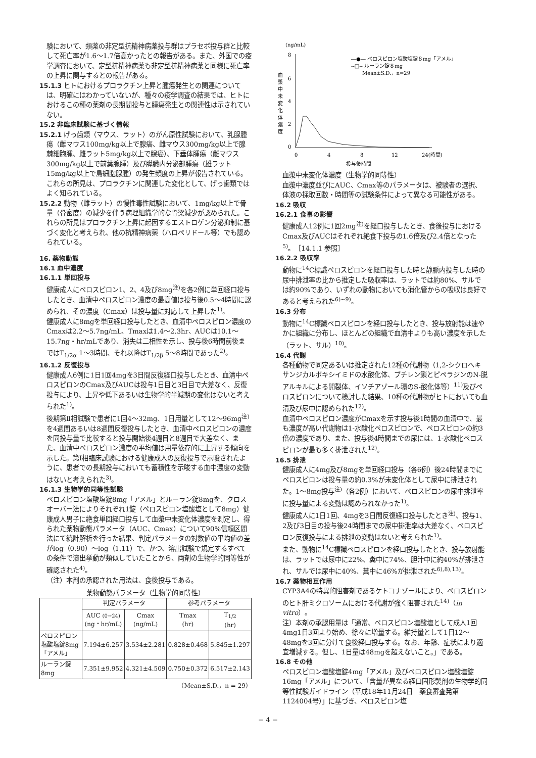験において、類薬の非定型抗精神病薬投与群はプラセボ投与群と比較して死亡率が1.6〜1.7倍高かったとの報告がある。また、外国での疫学調査において、定型抗精神病薬も非定型抗精神病薬と同様に死亡率の上昇に関与するとの報告がある。
15.1.3 ヒトにおけるプロラクチン上昇と腫瘍発生との関連については、明確にはわかっていないが、種々の疫学調査の結果では、ヒトにおけるこの種の薬剤の長期間投与と腫瘍発生との関連性は示されていない。
15.2 非臨床試験に基づく情報
15.2.1 げっ歯類（マウス、ラット）のがん原性試験において、乳腺腫瘍（雌マウス100mg/kg以上で腺癌、雌マウス300mg/kg以上で腺棘細胞腫、雌ラット5mg/kg以上で腺癌）、下垂体腫瘍（雌マウス300mg/kg以上で前葉腺腫）及び膵臓内分泌部腫瘍（雄ラット15mg/kg以上で島細胞腺腫）の発生頻度の上昇が報告されている。これらの所見は、プロラクチンに関連した変化として、げっ歯類ではよく知られている。
15.2.2 動物（雌ラット）の慢性毒性試験において、1mg/kg以上で骨量（骨密度）の減少を伴う病理組織学的な骨梁減少が認められた。これらの所見はプロラクチン上昇に起因するエストロゲン分泌抑制に基づく変化と考えられ、他の抗精神病薬（ハロペリドール等）でも認められている。
16. 薬物動態
16.1 血中濃度
16.1.1 単回投与
健康成人にペロスピロン1、2、4及び8mg<sup>注)</sup>を各2例に単回経口投与したとき、血清中ペロスピロン濃度の最高値は投与後0.5〜4時間に認められ、その濃度（Cmax）は投与量に対応して上昇した<sup>1)</sup>。
健康成人に8mgを単回経口投与したとき、血清中ペロスピロン濃度のCmaxは2.2〜5.7ng/mL、Tmaxは1.4〜2.3hr、AUCは10.1〜15.7ng・hr/mLであり、消失は二相性を示し、投与後6時間前後まではT<sub>1/2α</sub> 1〜3時間、それ以降はT<sub>1/2β</sub> 5〜8時間であった<sup>2)</sup>。
16.1.2 反復投与
健康成人6例に1日1回4mgを3日間反復経口投与したとき、血清中ペロスピロンのCmax及びAUCは投与1日目と3日目で大差なく、反復投与により、上昇や低下あるいは生物学的半減期の変化はないと考えられた<sup>1)</sup>。
後期第Ⅱ相試験で患者に1回4〜32mg、1日用量として12〜96mg<sup>注)</sup>を4週間あるいは8週間反復投与したとき、血清中ペロスピロンの濃度を同投与量で比較すると投与開始後4週目と8週目で大差なく、また、血清中ペロスピロン濃度の平均値は用量依存的に上昇する傾向を示した。第Ⅰ相臨床試験における健康成人の反復投与で示唆されたように、患者での長期投与においても蓄積性を示唆する血中濃度の変動はないと考えられた<sup>3)</sup>。
16.1.3 生物学的同等性試験
ペロスピロン塩酸塩錠8mg「アメル」とルーラン錠8mgを、クロスオーバー法によりそれぞれ1錠（ペロスピロン塩酸塩として8mg）健康成人男子に絶食単回経口投与して血漿中未変化体濃度を測定し、得られた薬物動態パラメータ（AUC、Cmax）について90%信頼区間法にて統計解析を行った結果、判定パラメータの対数値の平均値の差がlog（0.90）〜log（1.11）で、かつ、溶出試験で規定するすべての条件で溶出挙動が類似していたことから、両剤の生物学的同等性が確認された<sup>4)</sup>。
（注）本剤の承認された用法は、食後投与である。
薬物動態パラメータ（生物学的同等性）
| | 判定パラメータ | | 参考パラメータ | |
| --- | --- | --- | --- | --- |
| | AUC (0→24) (ng・hr/mL) | Cmax (ng/mL) | Tmax (hr) | T<sub>1/2</sub> (hr) |
| ペロスピロン塩酸塩錠8mg「アメル」 | 7.194±6.257 | 3.534±2.281 | 0.828±0.468 | 5.845±1.297 |
| ルーラン錠8mg | 7.351±9.952 | 4.321±4.509 | 0.750±0.372 | 6.517±2.143 |
（Mean±S.D.，n = 29）
(ng/mL)
8
6
4
2
0
血
漿
中
未
変
化
体
濃
度
0
4
8
12
24(時間)
投与後時間
―●― ペロスピロン塩酸塩錠８mg「アメル」
--□-- ルーラン錠８mg
Mean±S.D.，n=29
血漿中未変化体濃度（生物学的同等性）
血漿中濃度並びにAUC、Cmax等のパラメータは、被験者の選択、体液の採取回数・時間等の試験条件によって異なる可能性がある。
16.2 吸収
16.2.1 食事の影響
健康成人12例に1回2mg<sup>注)</sup>を経口投与したとき、食後投与におけるCmax及びAUCはそれぞれ絶食下投与の1.6倍及び2.4倍となった<sup>5)</sup>。［14.1.1 参照］
16.2.2 吸収率
動物に<sup>14</sup>C標識ペロスピロンを経口投与した時と静脈内投与した時の尿中排泄率の比から推定した吸収率は、ラットでは約80%、サルでは約90%であり、いずれの動物においても消化管からの吸収は良好であると考えられた<sup>6)~9)</sup>。
16.3 分布
動物に<sup>14</sup>C標識ペロスピロンを経口投与したとき、投与放射能は速やかに組織に分布し、ほとんどの組織で血清中よりも高い濃度を示した（ラット、サル）<sup>10)</sup>。
16.4 代謝
各種動物で同定あるいは推定された12種の代謝物（1,2-シクロヘキサンジカルボキシイミドの水酸化体、ブチレン鎖とピペラジンのN-脱アルキルによる開裂体、イソチアゾール環のS-酸化体等）<sup>11)</sup>及びペロスピロンについて検討した結果、10種の代謝物がヒトにおいても血清及び尿中に認められた<sup>12)</sup>。
血清中ペロスピロン濃度がCmaxを示す投与後1時間の血清中で、最も濃度が高い代謝物は1-水酸化ペロスピロンで、ペロスピロンの約3倍の濃度であり、また、投与後4時間までの尿には、1-水酸化ペロスピロンが最も多く排泄された<sup>12)</sup>。
16.5 排泄
健康成人に4mg及び8mgを単回経口投与（各6例）後24時間までにペロスピロンは投与量の約0.3%が未変化体として尿中に排泄された。1〜8mg投与<sup>注)</sup>（各2例）において、ペロスピロンの尿中排泄率に投与量による変動は認められなかった<sup>1)</sup>。
健康成人に1日1回、4mgを3日間反復経口投与したとき<sup>注)</sup>、投与1、2及び3日目の投与後24時間までの尿中排泄率は大差なく、ペロスピロン反復投与による排泄の変動はないと考えられた<sup>1)</sup>。
また、動物に<sup>14</sup>C標識ペロスピロンを経口投与したとき、投与放射能は、ラットでは尿中に22%、糞中に74%、胆汁中に約40%が排泄され、サルでは尿中に40%、糞中に46%が排泄された<sup>6),8),13)</sup>。
16.7 薬物相互作用
CYP3A4の特異的阻害剤であるケトコナゾールにより、ペロスピロンのヒト肝ミクロソームにおける代謝が強く阻害された<sup>14)</sup>（in vitro）。
注）本剤の承認用量は「通常、ペロスピロン塩酸塩として成人1回4mg1日3回より始め、徐々に増量する。維持量として1日12〜48mgを3回に分けて食後経口投与する。なお、年齢、症状により適宜増減する。但し、1日量は48mgを超えないこと。」である。
16.8 その他
ペロスピロン塩酸塩錠4mg「アメル」及びペロスピロン塩酸塩錠16mg「アメル」について、「含量が異なる経口固形製剤の生物学的同等性試験ガイドライン（平成18年11月24日　薬食審査発第1124004号）」に基づき、ペロスピロン塩
− 4 −